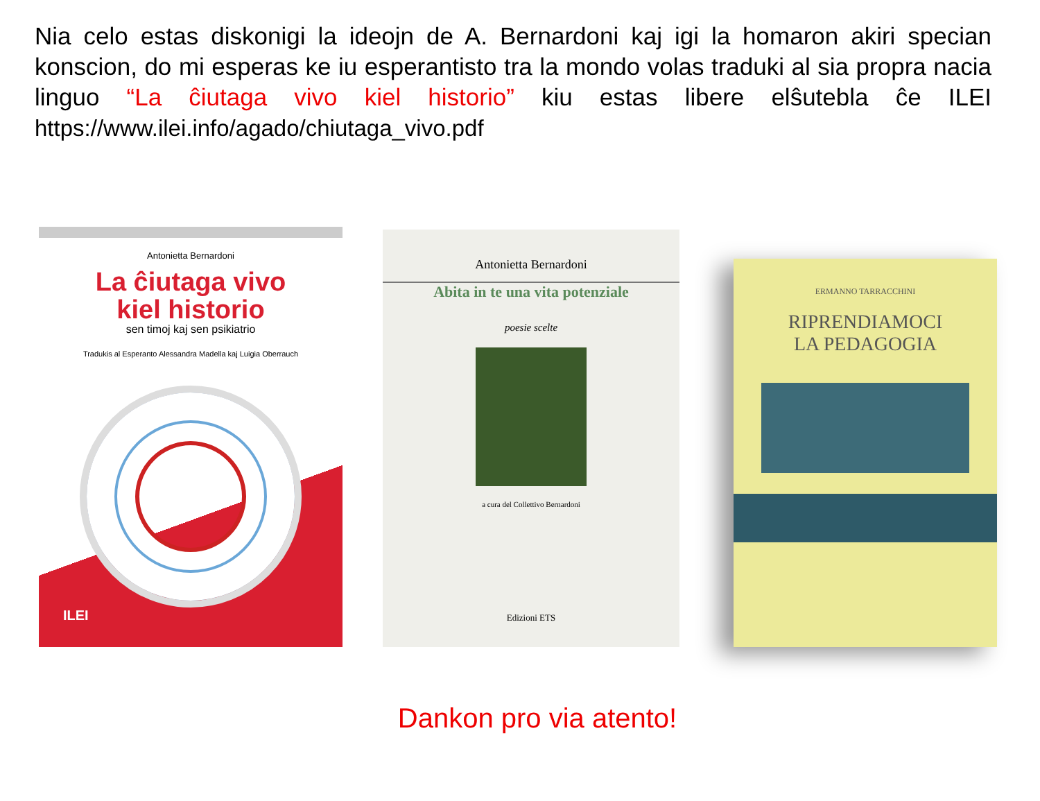Nia celo estas diskonigi la ideojn de A. Bernardoni kaj igi la homaron akiri specian konscion, do mi esperas ke iu esperantisto tra la mondo volas traduki al sia propra nacia linguo “La ĉiutaga vivo kiel historio” kiu estas libere elŝutebla ĉe ILEI https://www.ilei.info/agado/chiutaga_vivo.pdf
Antonietta Bernardoni
La ĉiutaga vivo
kiel historio
sen timoj kaj sen psikiatrio
Tradukis al Esperanto Alessandra Madella kaj Luigia Oberrauch
ILEI
Antonietta Bernardoni
Abita in te una vita potenziale
poesie scelte
a cura del Collettivo Bernardoni
Edizioni ETS
ERMANNO TARRACCHINI
RIPRENDIAMOCI
LA PEDAGOGIA
Dankon pro via atento!